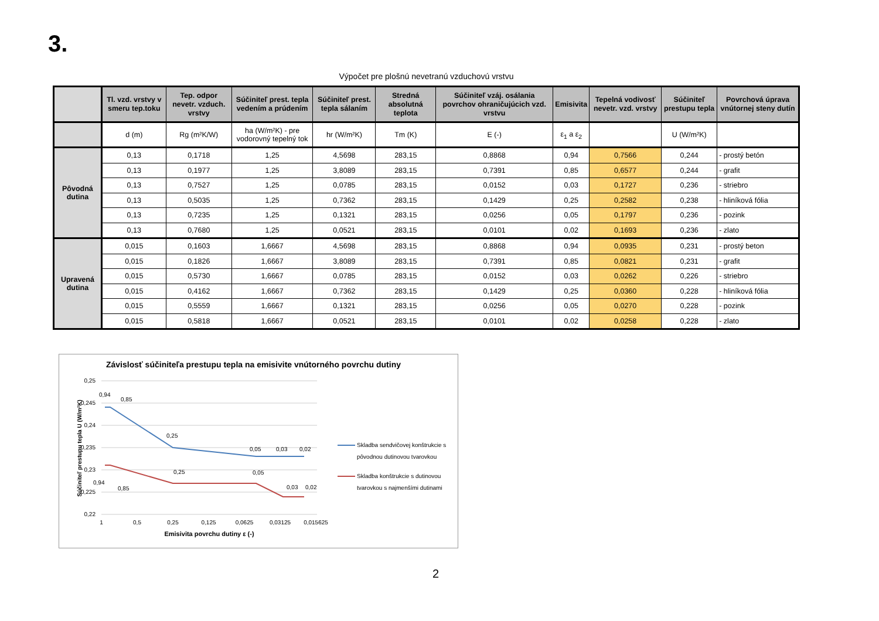3.
Výpočet pre plošnú nevetranú vzduchovú vrstvu
| | Tl. vzd. vrstvy v smeru tep.toku | Tep. odpor nevetr. vzduch. vrstvy | Súčiniteľ prest. tepla vedením a prúdením | Súčiniteľ prest. tepla sálaním | Stredná absolutná teplota | Súčiniteľ vzáj. osálania povrchov ohraničujúcich vzd. vrstvu | Emisivita | Tepelná vodivosť nevetr. vzd. vrstvy | Súčiniteľ prestupu tepla | Povrchová úprava vnútornej steny dutín |
| --- | --- | --- | --- | --- | --- | --- | --- | --- | --- | --- |
| | d (m) | Rg (m²K/W) | ha (W/m²K) - pre vodorovný tepelný tok | hr (W/m²K) | Tm (K) | E (-) | ε<sub>1</sub> a ε<sub>2</sub> | | U (W/m²K) | |
| Pôvodná dutina | 0,13 | 0,1718 | 1,25 | 4,5698 | 283,15 | 0,8868 | 0,94 | 0,7566 | 0,244 | - prostý betón |
| | 0,13 | 0,1977 | 1,25 | 3,8089 | 283,15 | 0,7391 | 0,85 | 0,6577 | 0,244 | - grafit |
| | 0,13 | 0,7527 | 1,25 | 0,0785 | 283,15 | 0,0152 | 0,03 | 0,1727 | 0,236 | - striebro |
| | 0,13 | 0,5035 | 1,25 | 0,7362 | 283,15 | 0,1429 | 0,25 | 0,2582 | 0,238 | - hliníková fólia |
| | 0,13 | 0,7235 | 1,25 | 0,1321 | 283,15 | 0,0256 | 0,05 | 0,1797 | 0,236 | - pozink |
| | 0,13 | 0,7680 | 1,25 | 0,0521 | 283,15 | 0,0101 | 0,02 | 0,1693 | 0,236 | - zlato |
| Upravená dutina | 0,015 | 0,1603 | 1,6667 | 4,5698 | 283,15 | 0,8868 | 0,94 | 0,0935 | 0,231 | - prostý beton |
| | 0,015 | 0,1826 | 1,6667 | 3,8089 | 283,15 | 0,7391 | 0,85 | 0,0821 | 0,231 | - grafit |
| | 0,015 | 0,5730 | 1,6667 | 0,0785 | 283,15 | 0,0152 | 0,03 | 0,0262 | 0,226 | - striebro |
| | 0,015 | 0,4162 | 1,6667 | 0,7362 | 283,15 | 0,1429 | 0,25 | 0,0360 | 0,228 | - hliníková fólia |
| | 0,015 | 0,5559 | 1,6667 | 0,1321 | 283,15 | 0,0256 | 0,05 | 0,0270 | 0,228 | - pozink |
| | 0,015 | 0,5818 | 1,6667 | 0,0521 | 283,15 | 0,0101 | 0,02 | 0,0258 | 0,228 | - zlato |
Závislosť súčiniteľa prestupu tepla na emisivite vnútorného povrchu dutiny
0,25
0,245
0,24
0,235
0,23
0,225
0,22
1
0,5
0,25
0,125
0,0625
0,03125
0,015625
Emisivita povrchu dutiny ε (-)
Súčiniteľ prestupu tepla U (W/m²K)
0,94
0,85
0,25
0,05
0,03
0,02
0,94
0,85
0,25
0,05
0,03
0,02
Skladba sendvičovej konštrukcie s
pôvodnou dutinovou tvarovkou
Skladba konštrukcie s dutinovou
tvarovkou s najmenšími dutinami
2